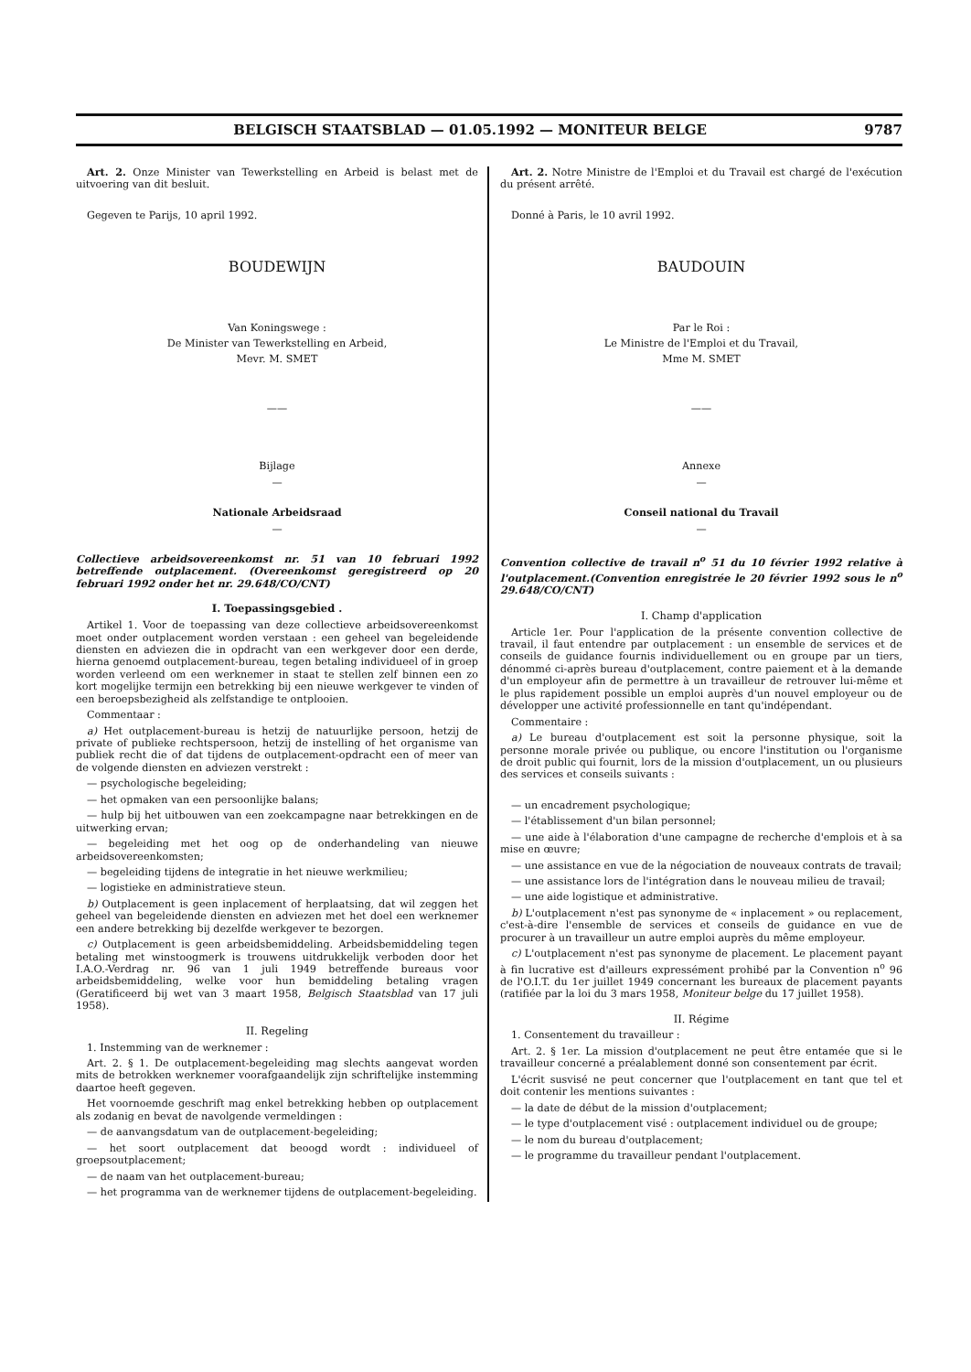BELGISCH STAATSBLAD — 01.05.1992 — MONITEUR BELGE 9787
Art. 2. Onze Minister van Tewerkstelling en Arbeid is belast met de uitvoering van dit besluit.
Gegeven te Parijs, 10 april 1992.
BOUDEWIJN
Van Koningswege :
De Minister van Tewerkstelling en Arbeid,
Mevr. M. SMET
——
Bijlage
—
Nationale Arbeidsraad
—
Collectieve arbeidsovereenkomst nr. 51 van 10 februari 1992 betreffende outplacement. (Overeenkomst geregistreerd op 20 februari 1992 onder het nr. 29.648/CO/CNT)
I. Toepassingsgebied .
Artikel 1. Voor de toepassing van deze collectieve arbeidsovereenkomst moet onder outplacement worden verstaan : een geheel van begeleidende diensten en adviezen die in opdracht van een werkgever door een derde, hierna genoemd outplacement-bureau, tegen betaling individueel of in groep worden verleend om een werknemer in staat te stellen zelf binnen een zo kort mogelijke termijn een betrekking bij een nieuwe werkgever te vinden of een beroepsbezigheid als zelfstandige te ontplooien.
Commentaar :
a) Het outplacement-bureau is hetzij de natuurlijke persoon, hetzij de private of publieke rechtspersoon, hetzij de instelling of het organisme van publiek recht die of dat tijdens de outplacement-opdracht een of meer van de volgende diensten en adviezen verstrekt :
— psychologische begeleiding;
— het opmaken van een persoonlijke balans;
— hulp bij het uitbouwen van een zoekcampagne naar betrekkingen en de uitwerking ervan;
— begeleiding met het oog op de onderhandeling van nieuwe arbeidsovereenkomsten;
— begeleiding tijdens de integratie in het nieuwe werkmilieu;
— logistieke en administratieve steun.
b) Outplacement is geen inplacement of herplaatsing, dat wil zeggen het geheel van begeleidende diensten en adviezen met het doel een werknemer een andere betrekking bij dezelfde werkgever te bezorgen.
c) Outplacement is geen arbeidsbemiddeling. Arbeidsbemiddeling tegen betaling met winstoogmerk is trouwens uitdrukkelijk verboden door het I.A.O.-Verdrag nr. 96 van 1 juli 1949 betreffende bureaus voor arbeidsbemiddeling, welke voor hun bemiddeling betaling vragen (Geratificeerd bij wet van 3 maart 1958, Belgisch Staatsblad van 17 juli 1958).
II. Regeling
1. Instemming van de werknemer :
Art. 2. § 1. De outplacement-begeleiding mag slechts aangevat worden mits de betrokken werknemer voorafgaandelijk zijn schriftelijke instemming daartoe heeft gegeven.
Het voornoemde geschrift mag enkel betrekking hebben op outplacement als zodanig en bevat de navolgende vermeldingen :
— de aanvangsdatum van de outplacement-begeleiding;
— het soort outplacement dat beoogd wordt : individueel of groepsoutplacement;
— de naam van het outplacement-bureau;
— het programma van de werknemer tijdens de outplacement-begeleiding.
Art. 2. Notre Ministre de l'Emploi et du Travail est chargé de l'exécution du présent arrêté.
Donné à Paris, le 10 avril 1992.
BAUDOUIN
Par le Roi :
Le Ministre de l'Emploi et du Travail,
Mme M. SMET
——
Annexe
—
Conseil national du Travail
—
Convention collective de travail n<sup>o</sup> 51 du 10 février 1992 relative à l'outplacement.(Convention enregistrée le 20 février 1992 sous le n<sup>o</sup> 29.648/CO/CNT)
I. Champ d'application
Article 1er. Pour l'application de la présente convention collective de travail, il faut entendre par outplacement : un ensemble de services et de conseils de guidance fournis individuellement ou en groupe par un tiers, dénommé ci-après bureau d'outplacement, contre paiement et à la demande d'un employeur afin de permettre à un travailleur de retrouver lui-même et le plus rapidement possible un emploi auprès d'un nouvel employeur ou de développer une activité professionnelle en tant qu'indépendant.
Commentaire :
a) Le bureau d'outplacement est soit la personne physique, soit la personne morale privée ou publique, ou encore l'institution ou l'organisme de droit public qui fournit, lors de la mission d'outplacement, un ou plusieurs des services et conseils suivants :
— un encadrement psychologique;
— l'établissement d'un bilan personnel;
— une aide à l'élaboration d'une campagne de recherche d'emplois et à sa mise en œuvre;
— une assistance en vue de la négociation de nouveaux contrats de travail;
— une assistance lors de l'intégration dans le nouveau milieu de travail;
— une aide logistique et administrative.
b) L'outplacement n'est pas synonyme de « inplacement » ou replacement, c'est-à-dire l'ensemble de services et conseils de guidance en vue de procurer à un travailleur un autre emploi auprès du même employeur.
c) L'outplacement n'est pas synonyme de placement. Le placement payant à fin lucrative est d'ailleurs expressément prohibé par la Convention n<sup>o</sup> 96 de l'O.I.T. du 1er juillet 1949 concernant les bureaux de placement payants (ratifiée par la loi du 3 mars 1958, Moniteur belge du 17 juillet 1958).
II. Régime
1. Consentement du travailleur :
Art. 2. § 1er. La mission d'outplacement ne peut être entamée que si le travailleur concerné a préalablement donné son consentement par écrit.
L'écrit susvisé ne peut concerner que l'outplacement en tant que tel et doit contenir les mentions suivantes :
— la date de début de la mission d'outplacement;
— le type d'outplacement visé : outplacement individuel ou de groupe;
— le nom du bureau d'outplacement;
— le programme du travailleur pendant l'outplacement.